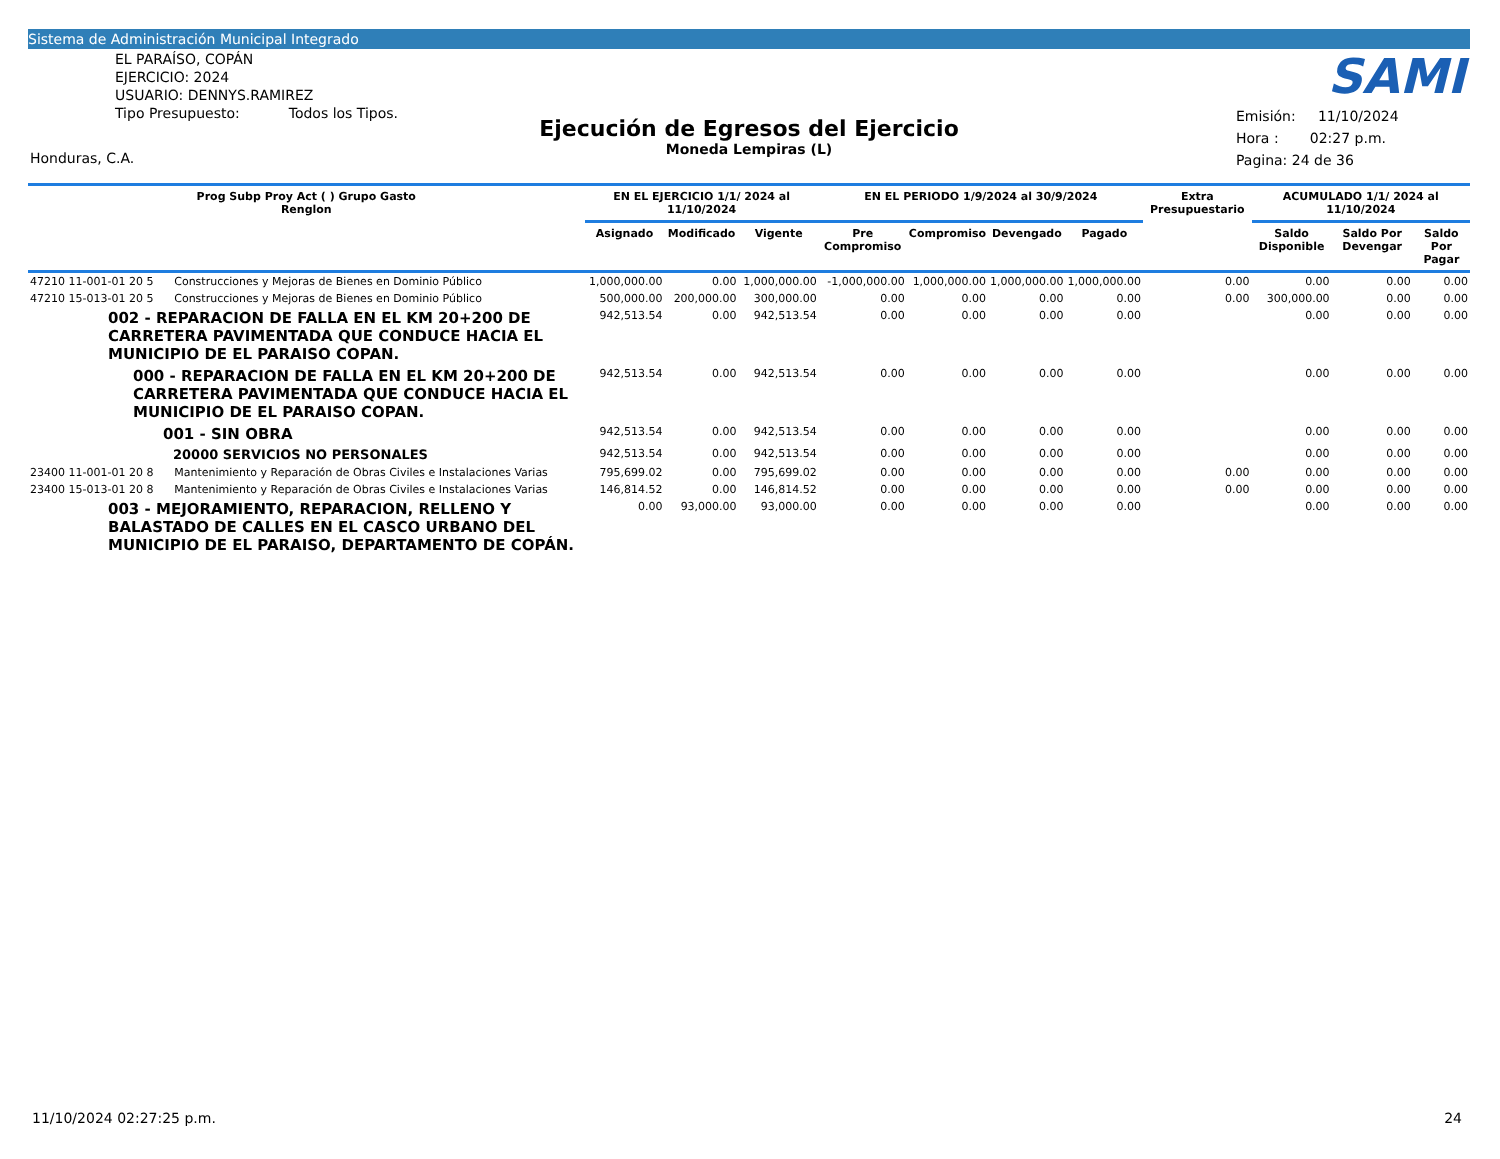Sistema de Administración Municipal Integrado
EL PARAÍSO, COPÁN
EJERCICIO: 2024
USUARIO: DENNYS.RAMIREZ
Tipo Presupuesto: Todos los Tipos.
Ejecución de Egresos del Ejercicio
Moneda Lempiras (L)
SAMI
Emisión: 11/10/2024
Hora : 02:27 p.m.
Pagina: 24 de 36
Honduras, C.A.
| Prog Subp Proy Act ( ) Grupo Gasto Renglon | | EN EL EJERCICIO 1/1/ 2024 al 11/10/2024 | | | EN EL PERIODO 1/9/2024 al 30/9/2024 | | | | Extra Presupuestario | ACUMULADO 1/1/ 2024 al 11/10/2024 | | |
| --- | --- | --- | --- | --- | --- | --- | --- | --- | --- | --- | --- | --- |
| | | Asignado | Modificado | Vigente | Pre Compromiso | Compromiso | Devengado | Pagado | | Saldo Disponible | Saldo Por Devengar | Saldo Por Pagar |
| 47210 11-001-01 20 5 | Construcciones y Mejoras de Bienes en Dominio Público | 1,000,000.00 | 0.00 | 1,000,000.00 | -1,000,000.00 | 1,000,000.00 | 1,000,000.00 | 1,000,000.00 | 0.00 | 0.00 | 0.00 | 0.00 |
| 47210 15-013-01 20 5 | Construcciones y Mejoras de Bienes en Dominio Público | 500,000.00 | 200,000.00 | 300,000.00 | 0.00 | 0.00 | 0.00 | 0.00 | 0.00 | 300,000.00 | 0.00 | 0.00 |
| 002 - REPARACION DE FALLA EN EL KM 20+200 DE CARRETERA PAVIMENTADA QUE CONDUCE HACIA EL MUNICIPIO DE EL PARAISO COPAN. | | 942,513.54 | 0.00 | 942,513.54 | 0.00 | 0.00 | 0.00 | 0.00 | | 0.00 | 0.00 | 0.00 |
| 000 - REPARACION DE FALLA EN EL KM 20+200 DE CARRETERA PAVIMENTADA QUE CONDUCE HACIA EL MUNICIPIO DE EL PARAISO COPAN. | | 942,513.54 | 0.00 | 942,513.54 | 0.00 | 0.00 | 0.00 | 0.00 | | 0.00 | 0.00 | 0.00 |
| 001 - SIN OBRA | | 942,513.54 | 0.00 | 942,513.54 | 0.00 | 0.00 | 0.00 | 0.00 | | 0.00 | 0.00 | 0.00 |
| 20000 SERVICIOS NO PERSONALES | | 942,513.54 | 0.00 | 942,513.54 | 0.00 | 0.00 | 0.00 | 0.00 | | 0.00 | 0.00 | 0.00 |
| 23400 11-001-01 20 8 | Mantenimiento y Reparación de Obras Civiles e Instalaciones Varias | 795,699.02 | 0.00 | 795,699.02 | 0.00 | 0.00 | 0.00 | 0.00 | 0.00 | 0.00 | 0.00 | 0.00 |
| 23400 15-013-01 20 8 | Mantenimiento y Reparación de Obras Civiles e Instalaciones Varias | 146,814.52 | 0.00 | 146,814.52 | 0.00 | 0.00 | 0.00 | 0.00 | 0.00 | 0.00 | 0.00 | 0.00 |
| 003 - MEJORAMIENTO, REPARACION, RELLENO Y BALASTADO DE CALLES EN EL CASCO URBANO DEL MUNICIPIO DE EL PARAISO, DEPARTAMENTO DE COPÁN. | | 0.00 | 93,000.00 | 93,000.00 | 0.00 | 0.00 | 0.00 | 0.00 | | 0.00 | 0.00 | 0.00 |
11/10/2024 02:27:25 p.m. 24